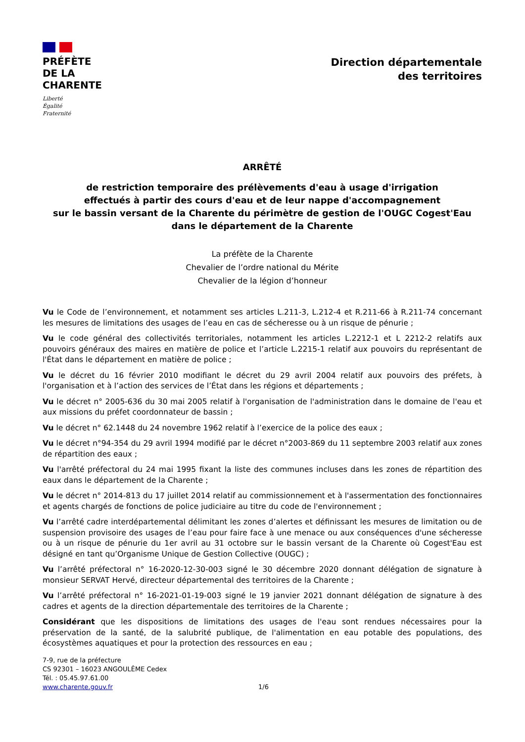PRÉFÈTE
DE LA
CHARENTE
Liberté
Égalité
Fraternité
Direction départementale
des territoires
ARRÊTÉ
de restriction temporaire des prélèvements d'eau à usage d'irrigation
effectués à partir des cours d'eau et de leur nappe d'accompagnement
sur le bassin versant de la Charente du périmètre de gestion de l'OUGC Cogest'Eau
dans le département de la Charente
La préfète de la Charente
Chevalier de l’ordre national du Mérite
Chevalier de la légion d’honneur
Vu le Code de l’environnement, et notamment ses articles L.211-3, L.212-4 et R.211-66 à R.211-74 concernant les mesures de limitations des usages de l’eau en cas de sécheresse ou à un risque de pénurie ;
Vu le code général des collectivités territoriales, notamment les articles L.2212-1 et L 2212-2 relatifs aux pouvoirs généraux des maires en matière de police et l’article L.2215-1 relatif aux pouvoirs du représentant de l'État dans le département en matière de police ;
Vu le décret du 16 février 2010 modifiant le décret du 29 avril 2004 relatif aux pouvoirs des préfets, à l'organisation et à l’action des services de l’État dans les régions et départements ;
Vu le décret n° 2005-636 du 30 mai 2005 relatif à l'organisation de l'administration dans le domaine de l'eau et aux missions du préfet coordonnateur de bassin ;
Vu le décret n° 62.1448 du 24 novembre 1962 relatif à l’exercice de la police des eaux ;
Vu le décret n°94-354 du 29 avril 1994 modifié par le décret n°2003-869 du 11 septembre 2003 relatif aux zones de répartition des eaux ;
Vu l'arrêté préfectoral du 24 mai 1995 fixant la liste des communes incluses dans les zones de répartition des eaux dans le département de la Charente ;
Vu le décret n° 2014-813 du 17 juillet 2014 relatif au commissionnement et à l'assermentation des fonctionnaires et agents chargés de fonctions de police judiciaire au titre du code de l'environnement ;
Vu l’arrêté cadre interdépartemental délimitant les zones d’alertes et définissant les mesures de limitation ou de suspension provisoire des usages de l’eau pour faire face à une menace ou aux conséquences d'une sécheresse ou à un risque de pénurie du 1er avril au 31 octobre sur le bassin versant de la Charente où Cogest'Eau est désigné en tant qu’Organisme Unique de Gestion Collective (OUGC) ;
Vu l’arrêté préfectoral n° 16-2020-12-30-003 signé le 30 décembre 2020 donnant délégation de signature à monsieur SERVAT Hervé, directeur départemental des territoires de la Charente ;
Vu l’arrêté préfectoral n° 16-2021-01-19-003 signé le 19 janvier 2021 donnant délégation de signature à des cadres et agents de la direction départementale des territoires de la Charente ;
Considérant que les dispositions de limitations des usages de l'eau sont rendues nécessaires pour la préservation de la santé, de la salubrité publique, de l'alimentation en eau potable des populations, des écosystèmes aquatiques et pour la protection des ressources en eau ;
7-9, rue de la préfecture
CS 92301 – 16023 ANGOULÊME Cedex
Tél. : 05.45.97.61.00
www.charente.gouv.fr
1/6